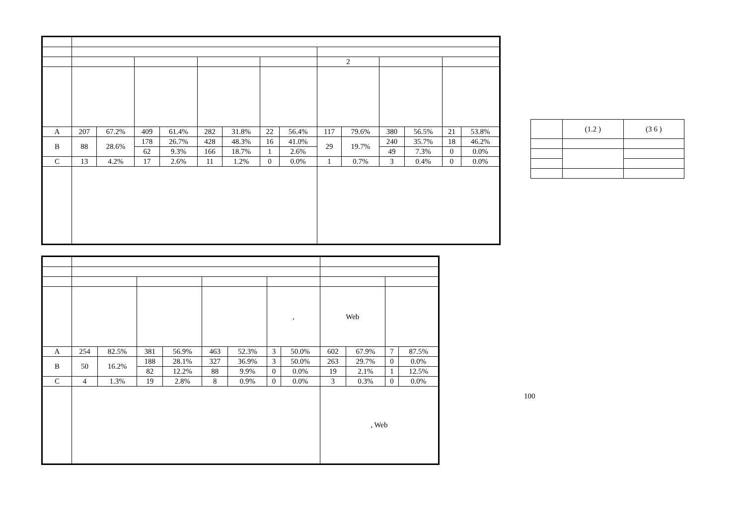| | | | | | | | | | 2 | | | | | |
| A | 207 | 67.2% | 409 | 61.4% | 282 | 31.8% | 22 | 56.4% | 117 | 79.6% | 380 | 56.5% | 21 | 53.8% |
| B | 88 | 28.6% | 178 | 26.7% | 428 | 48.3% | 16 | 41.0% | 29 | 19.7% | 240 | 35.7% | 18 | 46.2% |
| | | | 62 | 9.3% | 166 | 18.7% | 1 | 2.6% | | | 49 | 7.3% | 0 | 0.0% |
| C | 13 | 4.2% | 17 | 2.6% | 11 | 1.2% | 0 | 0.0% | 1 | 0.7% | 3 | 0.4% | 0 | 0.0% |
| | (1.2 ) | (3 6 ) |
| | | | | | | | , | | Web | | | |
| A | 254 | 82.5% | 381 | 56.9% | 463 | 52.3% | 3 | 50.0% | 602 | 67.9% | 7 | 87.5% |
| B | 50 | 16.2% | 188 | 28.1% | 327 | 36.9% | 3 | 50.0% | 263 | 29.7% | 0 | 0.0% |
| | | | 82 | 12.2% | 88 | 9.9% | 0 | 0.0% | 19 | 2.1% | 1 | 12.5% |
| C | 4 | 1.3% | 19 | 2.8% | 8 | 0.9% | 0 | 0.0% | 3 | 0.3% | 0 | 0.0% |
| | | | | | | | | | , Web | | | |
100